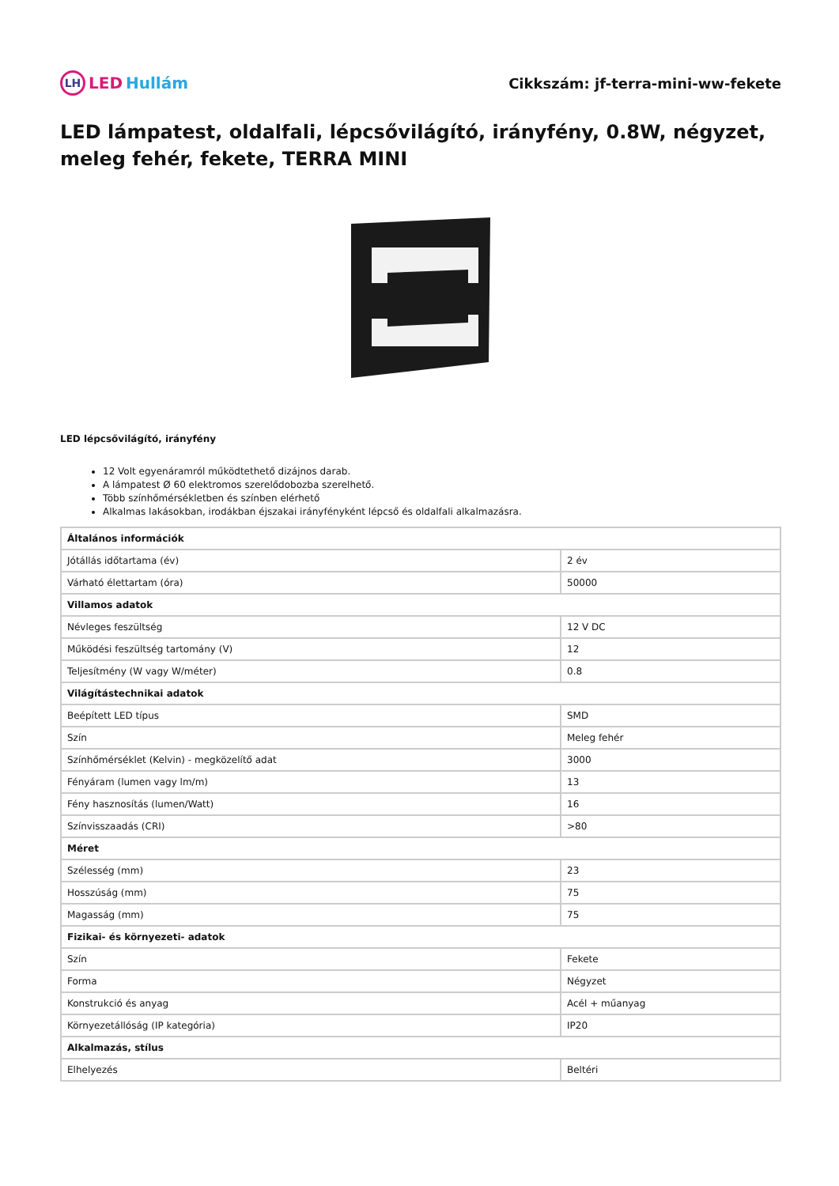LH LED Hullám
Cikkszám: jf-terra-mini-ww-fekete
LED lámpatest, oldalfali, lépcsővilágító, irányfény, 0.8W, négyzet, meleg fehér, fekete, TERRA MINI
LED lépcsővilágító, irányfény
12 Volt egyenáramról működtethető dizájnos darab.
A lámpatest Ø 60 elektromos szerelődobozba szerelhető.
Több színhőmérsékletben és színben elérhető
Alkalmas lakásokban, irodákban éjszakai irányfényként lépcső és oldalfali alkalmazásra.
| Általános információk | |
| --- | --- |
| Jótállás időtartama (év) | 2 év |
| Várható élettartam (óra) | 50000 |
| Villamos adatok | |
| Névleges feszültség | 12 V DC |
| Működési feszültség tartomány (V) | 12 |
| Teljesítmény (W vagy W/méter) | 0.8 |
| Világítástechnikai adatok | |
| Beépített LED típus | SMD |
| Szín | Meleg fehér |
| Színhőmérséklet (Kelvin) - megközelítő adat | 3000 |
| Fényáram (lumen vagy lm/m) | 13 |
| Fény hasznosítás (lumen/Watt) | 16 |
| Színvisszaadás (CRI) | >80 |
| Méret | |
| Szélesség (mm) | 23 |
| Hosszúság (mm) | 75 |
| Magasság (mm) | 75 |
| Fizikai- és környezeti- adatok | |
| Szín | Fekete |
| Forma | Négyzet |
| Konstrukció és anyag | Acél + műanyag |
| Környezetállóság (IP kategória) | IP20 |
| Alkalmazás, stílus | |
| Elhelyezés | Beltéri |